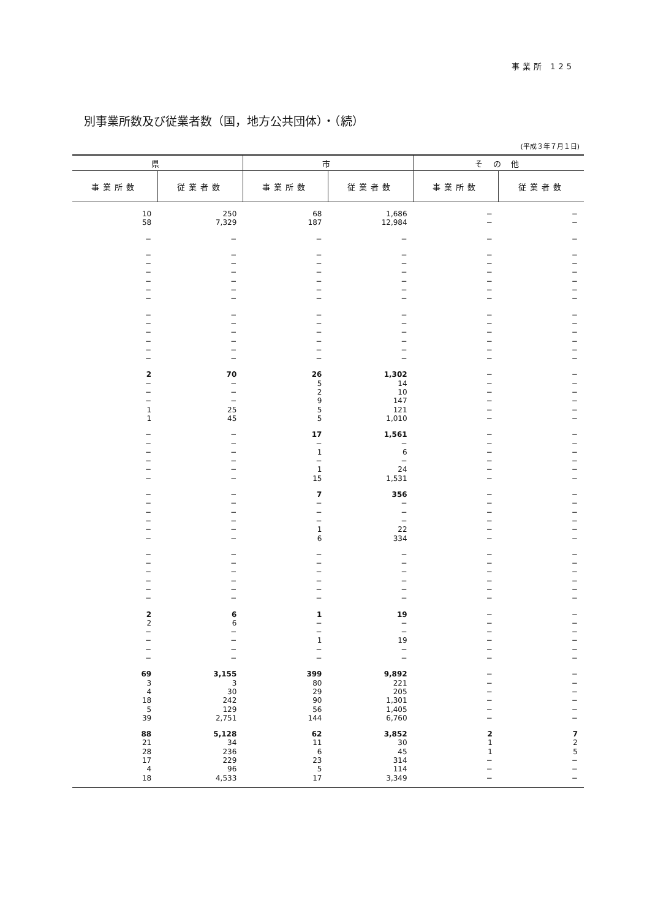事業所 125
別事業所数及び従業者数（国，地方公共団体）・（続）
(平成３年７月１日)
| 県 | | 市 | | そ の 他 | |
| --- | --- | --- | --- | --- | --- |
| 事業所数 | 従業者数 | 事業所数 | 従業者数 | 事業所数 | 従業者数 |
| 10 | 250 | 68 | 1,686 | − | − |
| 58 | 7,329 | 187 | 12,984 | − | − |
| − | − | − | − | − | − |
| − | − | − | − | − | − |
| − | − | − | − | − | − |
| − | − | − | − | − | − |
| − | − | − | − | − | − |
| − | − | − | − | − | − |
| − | − | − | − | − | − |
| − | − | − | − | − | − |
| − | − | − | − | − | − |
| − | − | − | − | − | − |
| − | − | − | − | − | − |
| − | − | − | − | − | − |
| − | − | − | − | − | − |
| 2 | 70 | 26 | 1,302 | − | − |
| − | − | 5 | 14 | − | − |
| − | − | 2 | 10 | − | − |
| − | − | 9 | 147 | − | − |
| 1 | 25 | 5 | 121 | − | − |
| 1 | 45 | 5 | 1,010 | − | − |
| − | − | 17 | 1,561 | − | − |
| − | − | − | − | − | − |
| − | − | 1 | 6 | − | − |
| − | − | − | − | − | − |
| − | − | 1 | 24 | − | − |
| − | − | 15 | 1,531 | − | − |
| − | − | 7 | 356 | − | − |
| − | − | − | − | − | − |
| − | − | − | − | − | − |
| − | − | − | − | − | − |
| − | − | 1 | 22 | − | − |
| − | − | 6 | 334 | − | − |
| − | − | − | − | − | − |
| − | − | − | − | − | − |
| − | − | − | − | − | − |
| − | − | − | − | − | − |
| − | − | − | − | − | − |
| − | − | − | − | − | − |
| 2 | 6 | 1 | 19 | − | − |
| 2 | 6 | − | − | − | − |
| − | − | − | − | − | − |
| − | − | 1 | 19 | − | − |
| − | − | − | − | − | − |
| − | − | − | − | − | − |
| 69 | 3,155 | 399 | 9,892 | − | − |
| 3 | 3 | 80 | 221 | − | − |
| 4 | 30 | 29 | 205 | − | − |
| 18 | 242 | 90 | 1,301 | − | − |
| 5 | 129 | 56 | 1,405 | − | − |
| 39 | 2,751 | 144 | 6,760 | − | − |
| 88 | 5,128 | 62 | 3,852 | 2 | 7 |
| 21 | 34 | 11 | 30 | 1 | 2 |
| 28 | 236 | 6 | 45 | 1 | 5 |
| 17 | 229 | 23 | 314 | − | − |
| 4 | 96 | 5 | 114 | − | − |
| 18 | 4,533 | 17 | 3,349 | − | − |